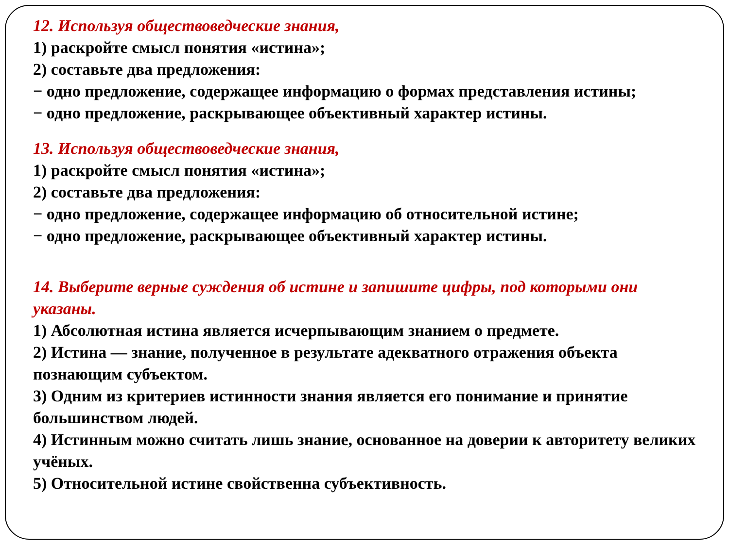12. Используя обществоведческие знания,
1) раскройте смысл понятия «истина»;
2) составьте два предложения:
− одно предложение, содержащее информацию о формах представления истины;
− одно предложение, раскрывающее объективный характер истины.
13. Используя обществоведческие знания,
1) раскройте смысл понятия «истина»;
2) составьте два предложения:
− одно предложение, содержащее информацию об относительной истине;
− одно предложение, раскрывающее объективный характер истины.
14. Выберите верные суждения об истине и запишите цифры, под которыми они указаны.
1) Абсолютная истина является исчерпывающим знанием о предмете.
2) Истина — знание, полученное в результате адекватного отражения объекта познающим субъектом.
3) Одним из критериев истинности знания является его понимание и принятие большинством людей.
4) Истинным можно считать лишь знание, основанное на доверии к авторитету великих учёных.
5) Относительной истине свойственна субъективность.